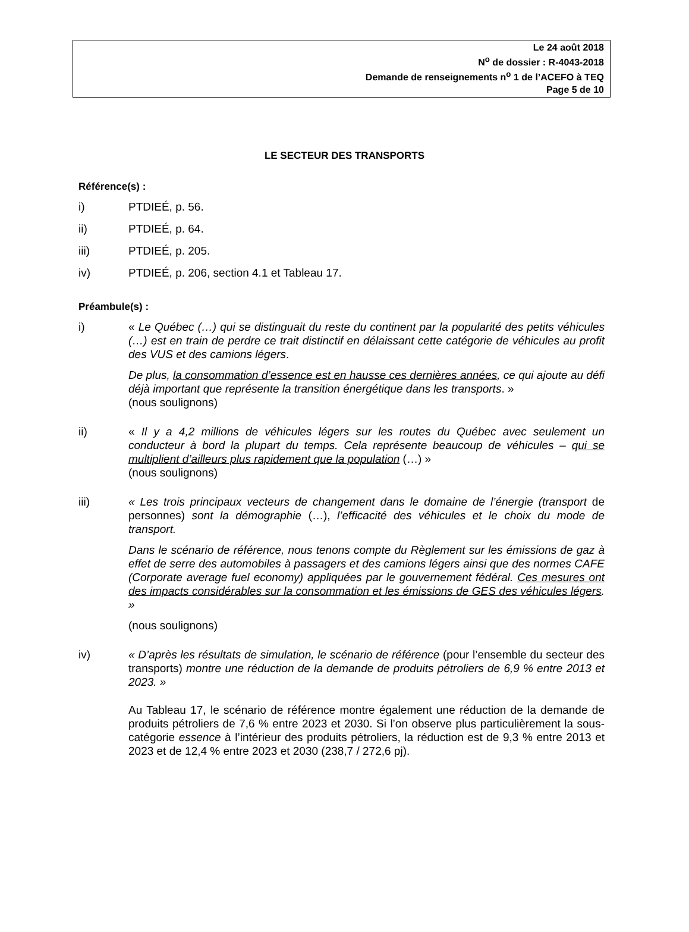Le 24 août 2018
N<sup>o</sup> de dossier : R-4043-2018
Demande de renseignements n<sup>o</sup> 1 de l’ACEFO à TEQ
Page 5 de 10
LE SECTEUR DES TRANSPORTS
Référence(s) :
i) PTDIEÉ, p. 56.
ii) PTDIEÉ, p. 64.
iii) PTDIEÉ, p. 205.
iv) PTDIEÉ, p. 206, section 4.1 et Tableau 17.
Préambule(s) :
i) « Le Québec (…) qui se distinguait du reste du continent par la popularité des petits véhicules (…) est en train de perdre ce trait distinctif en délaissant cette catégorie de véhicules au profit des VUS et des camions légers.
De plus, la consommation d’essence est en hausse ces dernières années, ce qui ajoute au défi déjà important que représente la transition énergétique dans les transports. »
(nous soulignons)
ii) « Il y a 4,2 millions de véhicules légers sur les routes du Québec avec seulement un conducteur à bord la plupart du temps. Cela représente beaucoup de véhicules – qui se multiplient d’ailleurs plus rapidement que la population (…) »
(nous soulignons)
iii) « Les trois principaux vecteurs de changement dans le domaine de l’énergie (transport de personnes) sont la démographie (…), l’efficacité des véhicules et le choix du mode de transport.
Dans le scénario de référence, nous tenons compte du Règlement sur les émissions de gaz à effet de serre des automobiles à passagers et des camions légers ainsi que des normes CAFE (Corporate average fuel economy) appliquées par le gouvernement fédéral. Ces mesures ont des impacts considérables sur la consommation et les émissions de GES des véhicules légers. »
(nous soulignons)
iv) « D’après les résultats de simulation, le scénario de référence (pour l’ensemble du secteur des transports) montre une réduction de la demande de produits pétroliers de 6,9 % entre 2013 et 2023. »
Au Tableau 17, le scénario de référence montre également une réduction de la demande de produits pétroliers de 7,6 % entre 2023 et 2030. Si l’on observe plus particulièrement la sous-catégorie essence à l’intérieur des produits pétroliers, la réduction est de 9,3 % entre 2013 et 2023 et de 12,4 % entre 2023 et 2030 (238,7 / 272,6 pj).